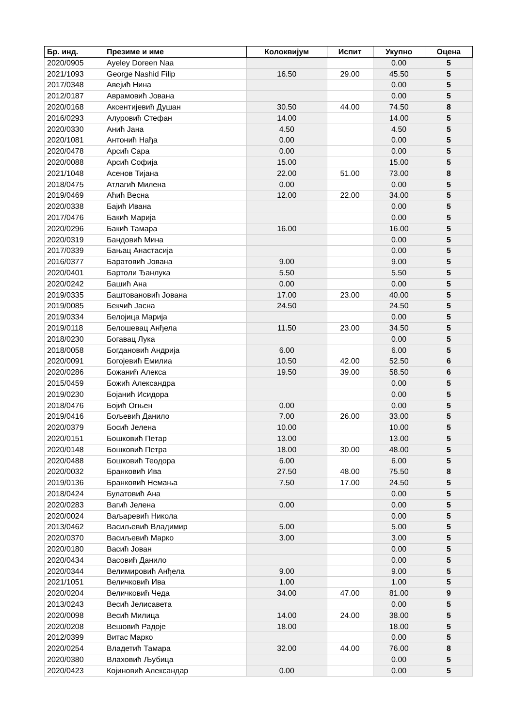| Бр. инд. | Презиме и име | Колоквијум | Испит | Укупно | Оцена |
| --- | --- | --- | --- | --- | --- |
| 2020/0905 | Ayeley Doreen Naa | | | 0.00 | 5 |
| 2021/1093 | George Nashid Filip | 16.50 | 29.00 | 45.50 | 5 |
| 2017/0348 | Авејић Нина | | | 0.00 | 5 |
| 2012/0187 | Аврамовић Јована | | | 0.00 | 5 |
| 2020/0168 | Аксентијевић Душан | 30.50 | 44.00 | 74.50 | 8 |
| 2016/0293 | Алуровић Стефан | 14.00 | | 14.00 | 5 |
| 2020/0330 | Анић Јана | 4.50 | | 4.50 | 5 |
| 2020/1081 | Антонић Нађа | 0.00 | | 0.00 | 5 |
| 2020/0478 | Арсић Сара | 0.00 | | 0.00 | 5 |
| 2020/0088 | Арсић Софија | 15.00 | | 15.00 | 5 |
| 2021/1048 | Асенов Тијана | 22.00 | 51.00 | 73.00 | 8 |
| 2018/0475 | Атлагић Милена | 0.00 | | 0.00 | 5 |
| 2019/0469 | Аћић Весна | 12.00 | 22.00 | 34.00 | 5 |
| 2020/0338 | Бајић Ивана | | | 0.00 | 5 |
| 2017/0476 | Бакић Марија | | | 0.00 | 5 |
| 2020/0296 | Бакић Тамара | 16.00 | | 16.00 | 5 |
| 2020/0319 | Бандовић Мина | | | 0.00 | 5 |
| 2017/0339 | Бањац Анастасија | | | 0.00 | 5 |
| 2016/0377 | Баратовић Јована | 9.00 | | 9.00 | 5 |
| 2020/0401 | Бартоли Ђанлука | 5.50 | | 5.50 | 5 |
| 2020/0242 | Башић Ана | 0.00 | | 0.00 | 5 |
| 2019/0335 | Баштовановић Јована | 17.00 | 23.00 | 40.00 | 5 |
| 2019/0085 | Бекчић Јасна | 24.50 | | 24.50 | 5 |
| 2019/0334 | Белојица Марија | | | 0.00 | 5 |
| 2019/0118 | Белошевац Анђела | 11.50 | 23.00 | 34.50 | 5 |
| 2018/0230 | Богавац Лука | | | 0.00 | 5 |
| 2018/0058 | Богдановић Андрија | 6.00 | | 6.00 | 5 |
| 2020/0091 | Богојевић Емилиа | 10.50 | 42.00 | 52.50 | 6 |
| 2020/0286 | Божанић Алекса | 19.50 | 39.00 | 58.50 | 6 |
| 2015/0459 | Божић Александра | | | 0.00 | 5 |
| 2019/0230 | Бојанић Исидора | | | 0.00 | 5 |
| 2018/0476 | Бојић Огњен | 0.00 | | 0.00 | 5 |
| 2019/0416 | Бољевић Данило | 7.00 | 26.00 | 33.00 | 5 |
| 2020/0379 | Босић Јелена | 10.00 | | 10.00 | 5 |
| 2020/0151 | Бошковић Петар | 13.00 | | 13.00 | 5 |
| 2020/0148 | Бошковић Петра | 18.00 | 30.00 | 48.00 | 5 |
| 2020/0488 | Бошковић Теодора | 6.00 | | 6.00 | 5 |
| 2020/0032 | Бранковић Ива | 27.50 | 48.00 | 75.50 | 8 |
| 2019/0136 | Бранковић Немања | 7.50 | 17.00 | 24.50 | 5 |
| 2018/0424 | Булатовић Ана | | | 0.00 | 5 |
| 2020/0283 | Вагић Јелена | 0.00 | | 0.00 | 5 |
| 2020/0024 | Ваљаревић Никола | | | 0.00 | 5 |
| 2013/0462 | Васиљевић Владимир | 5.00 | | 5.00 | 5 |
| 2020/0370 | Васиљевић Марко | 3.00 | | 3.00 | 5 |
| 2020/0180 | Васић Јован | | | 0.00 | 5 |
| 2020/0434 | Васовић Данило | | | 0.00 | 5 |
| 2020/0344 | Велимировић Анђела | 9.00 | | 9.00 | 5 |
| 2021/1051 | Величковић Ива | 1.00 | | 1.00 | 5 |
| 2020/0204 | Величковић Чеда | 34.00 | 47.00 | 81.00 | 9 |
| 2013/0243 | Весић Јелисавета | | | 0.00 | 5 |
| 2020/0098 | Весић Милица | 14.00 | 24.00 | 38.00 | 5 |
| 2020/0208 | Вешовић Радоје | 18.00 | | 18.00 | 5 |
| 2012/0399 | Витас Марко | | | 0.00 | 5 |
| 2020/0254 | Владетић Тамара | 32.00 | 44.00 | 76.00 | 8 |
| 2020/0380 | Влаховић Љубица | | | 0.00 | 5 |
| 2020/0423 | Којиновић Александар | 0.00 | | 0.00 | 5 |